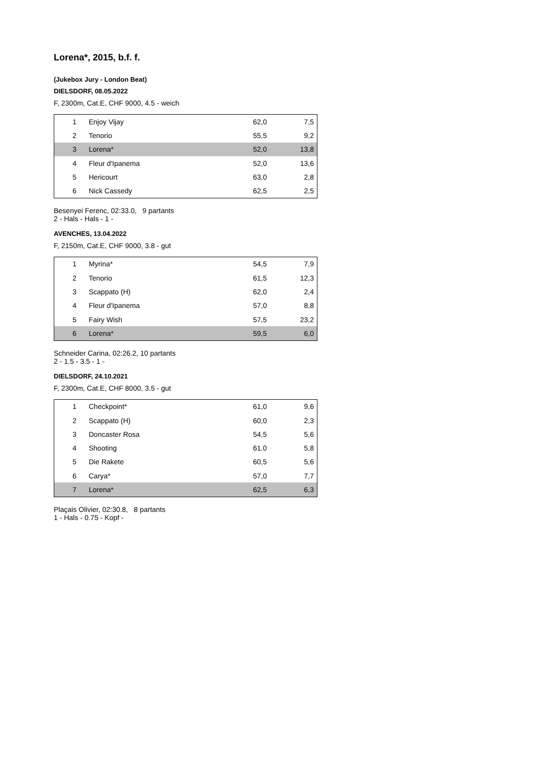Lorena*, 2015, b.f. f.
(Jukebox Jury - London Beat)
DIELSDORF, 08.05.2022
F, 2300m, Cat.E, CHF 9000, 4.5 - weich
| 1 | Enjoy Vijay | 62,0 | 7,5 |
| 2 | Tenorio | 55,5 | 9,2 |
| 3 | Lorena* | 52,0 | 13,8 |
| 4 | Fleur d'Ipanema | 52,0 | 13,6 |
| 5 | Hericourt | 63,0 | 2,8 |
| 6 | Nick Cassedy | 62,5 | 2,5 |
Besenyei Ferenc, 02:33.0, 9 partants
2 - Hals - Hals - 1 -
AVENCHES, 13.04.2022
F, 2150m, Cat.E, CHF 9000, 3.8 - gut
| 1 | Myrina* | 54,5 | 7,9 |
| 2 | Tenorio | 61,5 | 12,3 |
| 3 | Scappato (H) | 62,0 | 2,4 |
| 4 | Fleur d'Ipanema | 57,0 | 8,8 |
| 5 | Fairy Wish | 57,5 | 23,2 |
| 6 | Lorena* | 59,5 | 6,0 |
Schneider Carina, 02:26.2, 10 partants
2 - 1.5 - 3.5 - 1 -
DIELSDORF, 24.10.2021
F, 2300m, Cat.E, CHF 8000, 3.5 - gut
| 1 | Checkpoint* | 61,0 | 9,6 |
| 2 | Scappato (H) | 60,0 | 2,3 |
| 3 | Doncaster Rosa | 54,5 | 5,6 |
| 4 | Shooting | 61,0 | 5,8 |
| 5 | Die Rakete | 60,5 | 5,6 |
| 6 | Carya* | 57,0 | 7,7 |
| 7 | Lorena* | 62,5 | 6,3 |
Plaçais Olivier, 02:30.8, 8 partants
1 - Hals - 0.75 - Kopf -